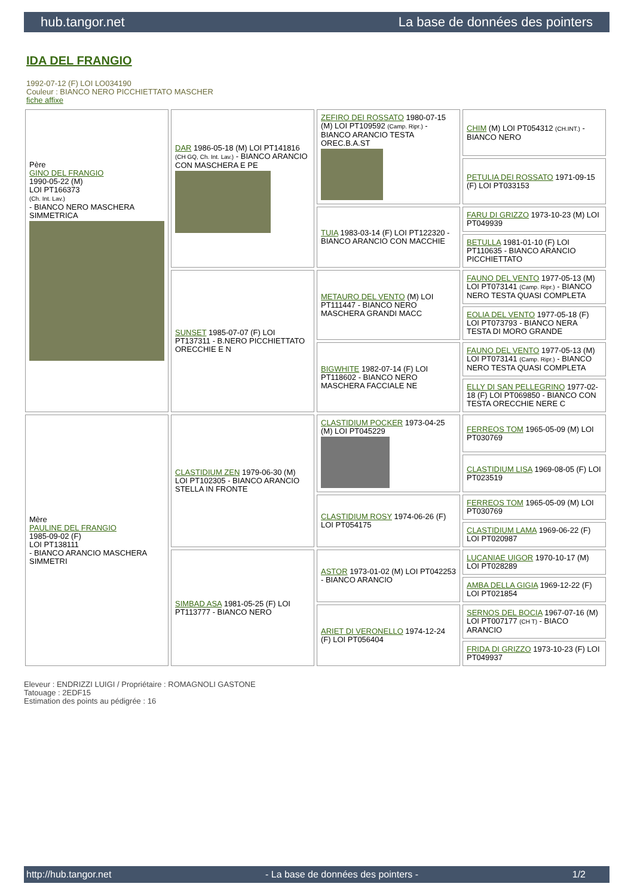hub.tangor.net La base de données des pointers
IDA DEL FRANGIO
1992-07-12 (F) LOI LO034190
Couleur : BIANCO NERO PICCHIETTATO MASCHER
fiche affixe
| Père GINO DEL FRANGIO 1990-05-22 (M) LOI PT166373 (Ch. Int. Lav.) - BIANCO NERO MASCHERA SIMMETRICA | DAR 1986-05-18 (M) LOI PT141816 (CH GQ, Ch. Int. Lav.) - BIANCO ARANCIO CON MASCHERA E PE | ZEFIRO DEI ROSSATO 1980-07-15 (M) LOI PT109592 (Camp. Ripr.) - BIANCO ARANCIO TESTA OREC.B.A.ST | CHIM (M) LOI PT054312 (CH.INT.) - BIANCO NERO |
| | | | PETULIA DEI ROSSATO 1971-09-15 (F) LOI PT033153 |
| | | TUIA 1983-03-14 (F) LOI PT122320 - BIANCO ARANCIO CON MACCHIE | FARU DI GRIZZO 1973-10-23 (M) LOI PT049939 |
| | | | BETULLA 1981-01-10 (F) LOI PT110635 - BIANCO ARANCIO PICCHIETTATO |
| | SUNSET 1985-07-07 (F) LOI PT137311 - B.NERO PICCHIETTATO ORECCHIE E N | METAURO DEL VENTO (M) LOI PT111447 - BIANCO NERO MASCHERA GRANDI MACC | FAUNO DEL VENTO 1977-05-13 (M) LOI PT073141 (Camp. Ripr.) - BIANCO NERO TESTA QUASI COMPLETA |
| | | | EOLIA DEL VENTO 1977-05-18 (F) LOI PT073793 - BIANCO NERA TESTA DI MORO GRANDE |
| | | BIGWHITE 1982-07-14 (F) LOI PT118602 - BIANCO NERO MASCHERA FACCIALE NE | FAUNO DEL VENTO 1977-05-13 (M) LOI PT073141 (Camp. Ripr.) - BIANCO NERO TESTA QUASI COMPLETA |
| | | | ELLY DI SAN PELLEGRINO 1977-02-18 (F) LOI PT069850 - BIANCO CON TESTA ORECCHIE NERE C |
| Mère PAULINE DEL FRANGIO 1985-09-02 (F) LOI PT138111 - BIANCO ARANCIO MASCHERA SIMMETRI | CLASTIDIUM ZEN 1979-06-30 (M) LOI PT102305 - BIANCO ARANCIO STELLA IN FRONTE | CLASTIDIUM POCKER 1973-04-25 (M) LOI PT045229 | FERREOS TOM 1965-05-09 (M) LOI PT030769 |
| | | | CLASTIDIUM LISA 1969-08-05 (F) LOI PT023519 |
| | | CLASTIDIUM ROSY 1974-06-26 (F) LOI PT054175 | FERREOS TOM 1965-05-09 (M) LOI PT030769 |
| | | | CLASTIDIUM LAMA 1969-06-22 (F) LOI PT020987 |
| | SIMBAD ASA 1981-05-25 (F) LOI PT113777 - BIANCO NERO | ASTOR 1973-01-02 (M) LOI PT042253 - BIANCO ARANCIO | LUCANIAE UIGOR 1970-10-17 (M) LOI PT028289 |
| | | | AMBA DELLA GIGIA 1969-12-22 (F) LOI PT021854 |
| | | ARIET DI VERONELLO 1974-12-24 (F) LOI PT056404 | SERNOS DEL BOCIA 1967-07-16 (M) LOI PT007177 (CH T) - BIACO ARANCIO |
| | | | FRIDA DI GRIZZO 1973-10-23 (F) LOI PT049937 |
Eleveur : ENDRIZZI LUIGI / Propriétaire : ROMAGNOLI GASTONE
Tatouage : 2EDF15
Estimation des points au pédigrée : 16
http://hub.tangor.net - La base de données des pointers - 1/2